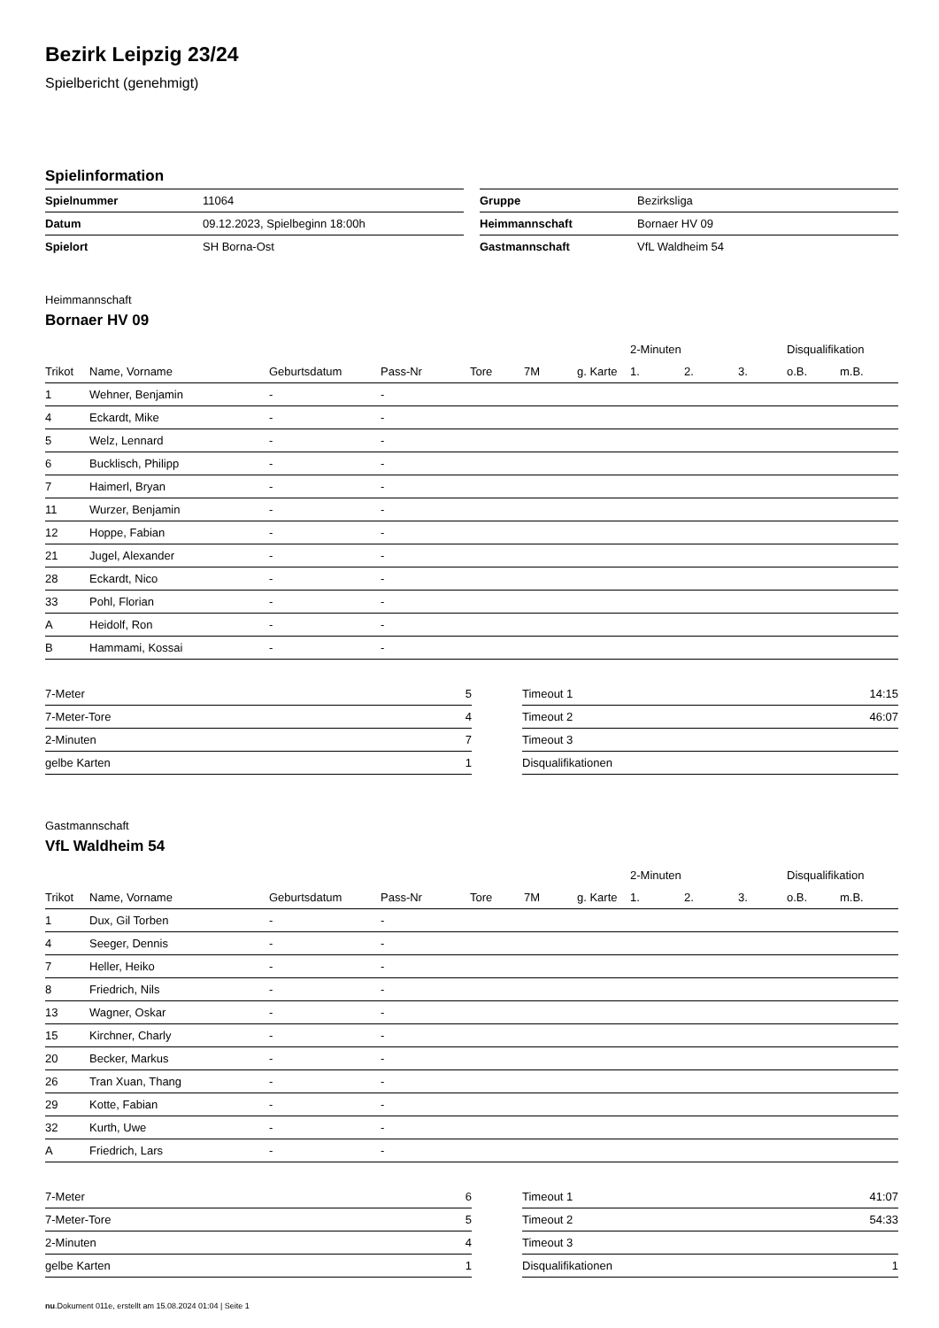Bezirk Leipzig 23/24
Spielbericht (genehmigt)
Spielinformation
| Spielnummer | 11064 |
| Datum | 09.12.2023, Spielbeginn 18:00h |
| Spielort | SH Borna-Ost |
| Gruppe | Bezirksliga |
| Heimmannschaft | Bornaer HV 09 |
| Gastmannschaft | VfL Waldheim 54 |
Heimmannschaft
Bornaer HV 09
| | | | | | | | 2-Minuten | | | Disqualifikation | |
| --- | --- | --- | --- | --- | --- | --- | --- | --- | --- | --- | --- |
| Trikot | Name, Vorname | Geburtsdatum | Pass-Nr | Tore | 7M | g. Karte | 1. | 2. | 3. | o.B. | m.B. |
| 1 | Wehner, Benjamin | - | - | | | | | | | | |
| 4 | Eckardt, Mike | - | - | | | | | | | | |
| 5 | Welz, Lennard | - | - | | | | | | | | |
| 6 | Bucklisch, Philipp | - | - | | | | | | | | |
| 7 | Haimerl, Bryan | - | - | | | | | | | | |
| 11 | Wurzer, Benjamin | - | - | | | | | | | | |
| 12 | Hoppe, Fabian | - | - | | | | | | | | |
| 21 | Jugel, Alexander | - | - | | | | | | | | |
| 28 | Eckardt, Nico | - | - | | | | | | | | |
| 33 | Pohl, Florian | - | - | | | | | | | | |
| A | Heidolf, Ron | - | - | | | | | | | | |
| B | Hammami, Kossai | - | - | | | | | | | | |
| 7-Meter | 5 |
| 7-Meter-Tore | 4 |
| 2-Minuten | 7 |
| gelbe Karten | 1 |
| Timeout 1 | 14:15 |
| Timeout 2 | 46:07 |
| Timeout 3 | |
| Disqualifikationen | |
Gastmannschaft
VfL Waldheim 54
| | | | | | | | 2-Minuten | | | Disqualifikation | |
| --- | --- | --- | --- | --- | --- | --- | --- | --- | --- | --- | --- |
| Trikot | Name, Vorname | Geburtsdatum | Pass-Nr | Tore | 7M | g. Karte | 1. | 2. | 3. | o.B. | m.B. |
| 1 | Dux, Gil Torben | - | - | | | | | | | | |
| 4 | Seeger, Dennis | - | - | | | | | | | | |
| 7 | Heller, Heiko | - | - | | | | | | | | |
| 8 | Friedrich, Nils | - | - | | | | | | | | |
| 13 | Wagner, Oskar | - | - | | | | | | | | |
| 15 | Kirchner, Charly | - | - | | | | | | | | |
| 20 | Becker, Markus | - | - | | | | | | | | |
| 26 | Tran Xuan, Thang | - | - | | | | | | | | |
| 29 | Kotte, Fabian | - | - | | | | | | | | |
| 32 | Kurth, Uwe | - | - | | | | | | | | |
| A | Friedrich, Lars | - | - | | | | | | | | |
| 7-Meter | 6 |
| 7-Meter-Tore | 5 |
| 2-Minuten | 4 |
| gelbe Karten | 1 |
| Timeout 1 | 41:07 |
| Timeout 2 | 54:33 |
| Timeout 3 | |
| Disqualifikationen | 1 |
nu.Dokument 011e, erstellt am 15.08.2024 01:04 | Seite 1